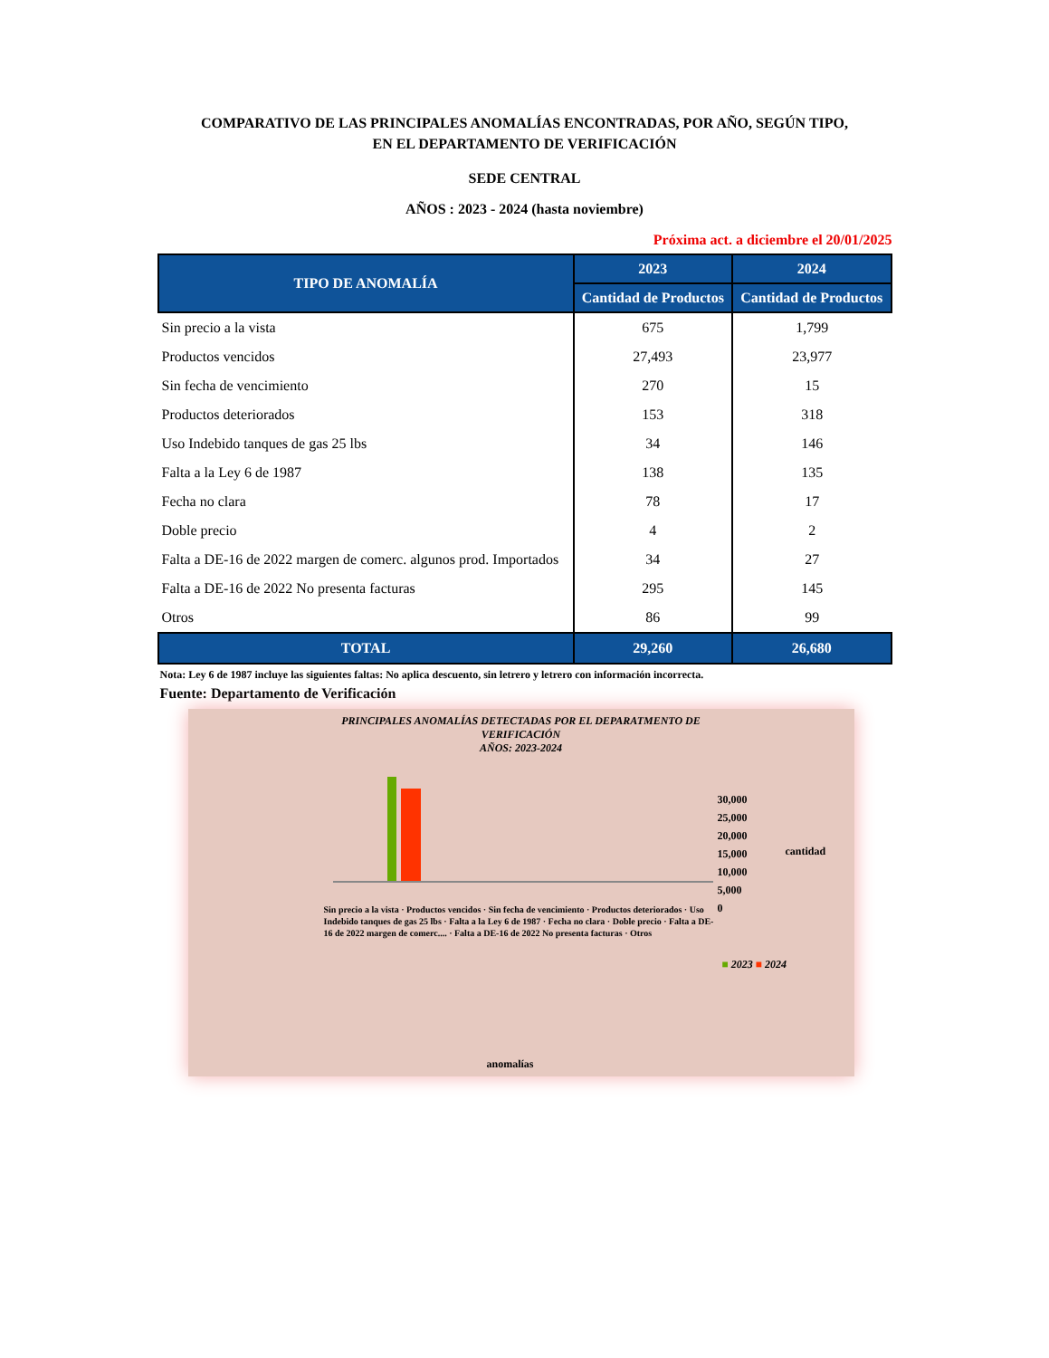COMPARATIVO DE LAS PRINCIPALES ANOMALÍAS ENCONTRADAS, POR AÑO, SEGÚN TIPO,
EN EL DEPARTAMENTO DE VERIFICACIÓN
SEDE CENTRAL
AÑOS : 2023 - 2024 (hasta noviembre)
Próxima act. a diciembre el 20/01/2025
| TIPO DE ANOMALÍA | 2023 | 2024 |
| --- | --- | --- |
| | Cantidad de Productos | Cantidad de Productos |
| Sin precio a la vista | 675 | 1,799 |
| Productos vencidos | 27,493 | 23,977 |
| Sin fecha de vencimiento | 270 | 15 |
| Productos deteriorados | 153 | 318 |
| Uso Indebido tanques de gas 25 lbs | 34 | 146 |
| Falta a la Ley 6 de 1987 | 138 | 135 |
| Fecha no clara | 78 | 17 |
| Doble precio | 4 | 2 |
| Falta a DE-16 de 2022 margen de comerc. algunos prod. Importados | 34 | 27 |
| Falta a DE-16 de 2022 No presenta facturas | 295 | 145 |
| Otros | 86 | 99 |
| TOTAL | 29,260 | 26,680 |
Nota: Ley 6 de 1987 incluye las siguientes faltas: No aplica descuento, sin letrero y letrero con información incorrecta.
Fuente: Departamento de Verificación
PRINCIPALES ANOMALÍAS DETECTADAS POR EL DEPARATMENTO DE
VERIFICACIÓN
AÑOS: 2023-2024
30,000
25,000
20,000
15,000
10,000
5,000
0
cantidad
Sin precio a la vista · Productos vencidos · Sin fecha de vencimiento · Productos deteriorados · Uso Indebido tanques de gas 25 lbs · Falta a la Ley 6 de 1987 · Fecha no clara · Doble precio · Falta a DE-16 de 2022 margen de comerc.... · Falta a DE-16 de 2022 No presenta facturas · Otros
■ 2023 ■ 2024
anomalías